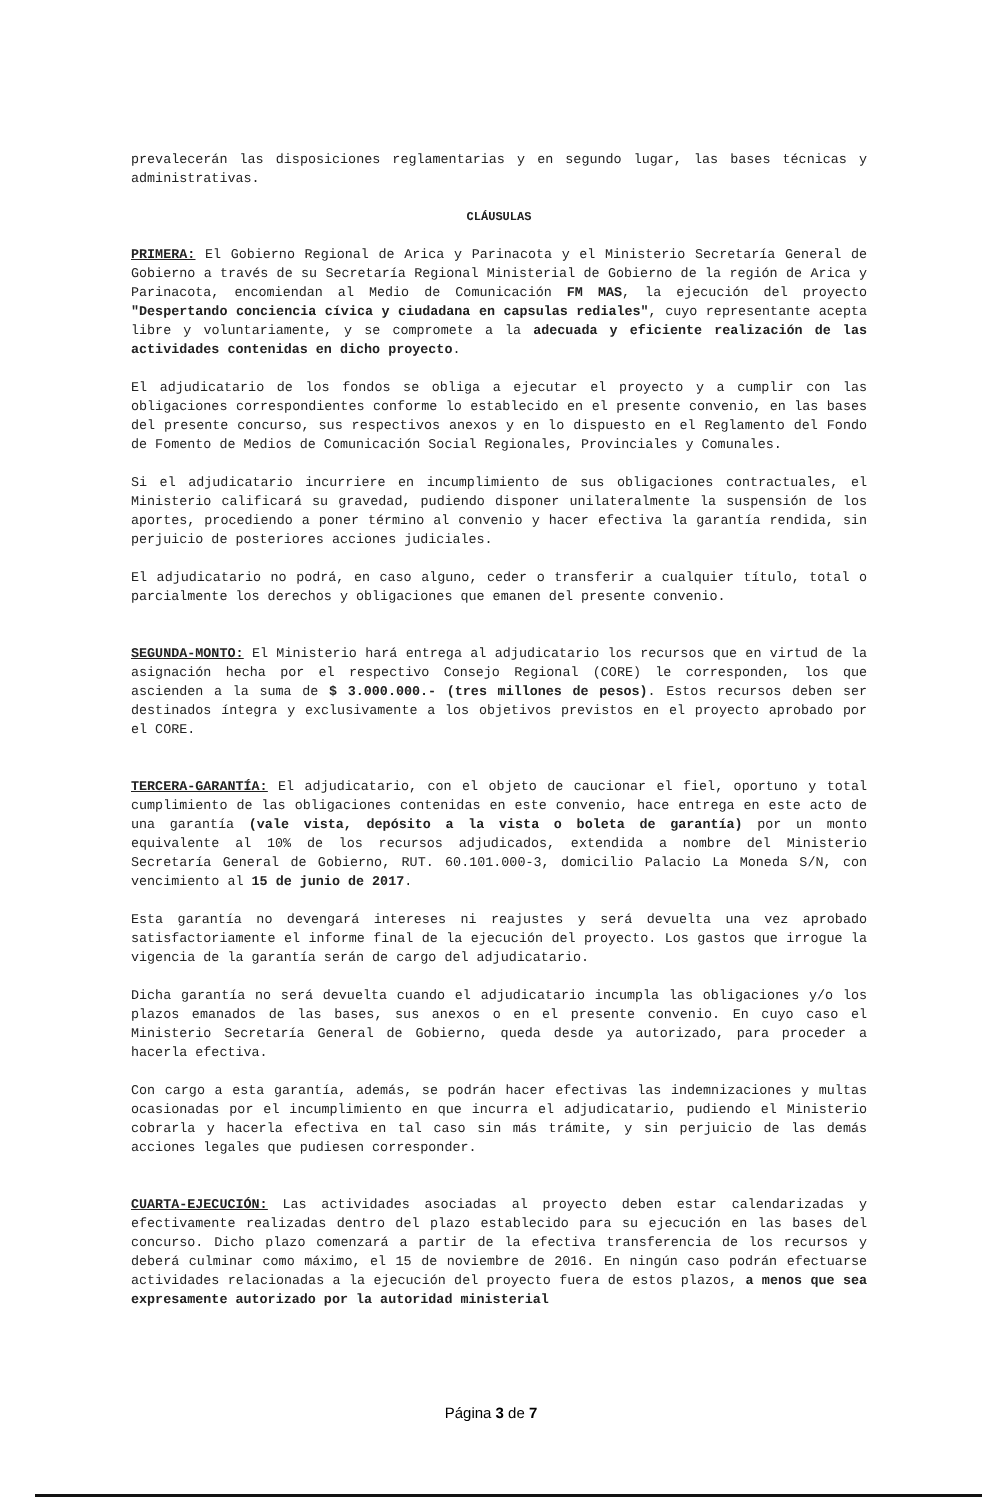prevalecerán las disposiciones reglamentarias y en segundo lugar, las bases técnicas y administrativas.
CLÁUSULAS
PRIMERA: El Gobierno Regional de Arica y Parinacota y el Ministerio Secretaría General de Gobierno a través de su Secretaría Regional Ministerial de Gobierno de la región de Arica y Parinacota, encomiendan al Medio de Comunicación FM MAS, la ejecución del proyecto "Despertando conciencia cívica y ciudadana en capsulas rediales", cuyo representante acepta libre y voluntariamente, y se compromete a la adecuada y eficiente realización de las actividades contenidas en dicho proyecto.
El adjudicatario de los fondos se obliga a ejecutar el proyecto y a cumplir con las obligaciones correspondientes conforme lo establecido en el presente convenio, en las bases del presente concurso, sus respectivos anexos y en lo dispuesto en el Reglamento del Fondo de Fomento de Medios de Comunicación Social Regionales, Provinciales y Comunales.
Si el adjudicatario incurriere en incumplimiento de sus obligaciones contractuales, el Ministerio calificará su gravedad, pudiendo disponer unilateralmente la suspensión de los aportes, procediendo a poner término al convenio y hacer efectiva la garantía rendida, sin perjuicio de posteriores acciones judiciales.
El adjudicatario no podrá, en caso alguno, ceder o transferir a cualquier título, total o parcialmente los derechos y obligaciones que emanen del presente convenio.
SEGUNDA-MONTO: El Ministerio hará entrega al adjudicatario los recursos que en virtud de la asignación hecha por el respectivo Consejo Regional (CORE) le corresponden, los que ascienden a la suma de $ 3.000.000.- (tres millones de pesos). Estos recursos deben ser destinados íntegra y exclusivamente a los objetivos previstos en el proyecto aprobado por el CORE.
TERCERA-GARANTÍA: El adjudicatario, con el objeto de caucionar el fiel, oportuno y total cumplimiento de las obligaciones contenidas en este convenio, hace entrega en este acto de una garantía (vale vista, depósito a la vista o boleta de garantía) por un monto equivalente al 10% de los recursos adjudicados, extendida a nombre del Ministerio Secretaría General de Gobierno, RUT. 60.101.000-3, domicilio Palacio La Moneda S/N, con vencimiento al 15 de junio de 2017.
Esta garantía no devengará intereses ni reajustes y será devuelta una vez aprobado satisfactoriamente el informe final de la ejecución del proyecto. Los gastos que irrogue la vigencia de la garantía serán de cargo del adjudicatario.
Dicha garantía no será devuelta cuando el adjudicatario incumpla las obligaciones y/o los plazos emanados de las bases, sus anexos o en el presente convenio. En cuyo caso el Ministerio Secretaría General de Gobierno, queda desde ya autorizado, para proceder a hacerla efectiva.
Con cargo a esta garantía, además, se podrán hacer efectivas las indemnizaciones y multas ocasionadas por el incumplimiento en que incurra el adjudicatario, pudiendo el Ministerio cobrarla y hacerla efectiva en tal caso sin más trámite, y sin perjuicio de las demás acciones legales que pudiesen corresponder.
CUARTA-EJECUCIÓN: Las actividades asociadas al proyecto deben estar calendarizadas y efectivamente realizadas dentro del plazo establecido para su ejecución en las bases del concurso. Dicho plazo comenzará a partir de la efectiva transferencia de los recursos y deberá culminar como máximo, el 15 de noviembre de 2016. En ningún caso podrán efectuarse actividades relacionadas a la ejecución del proyecto fuera de estos plazos, a menos que sea expresamente autorizado por la autoridad ministerial
Página 3 de 7